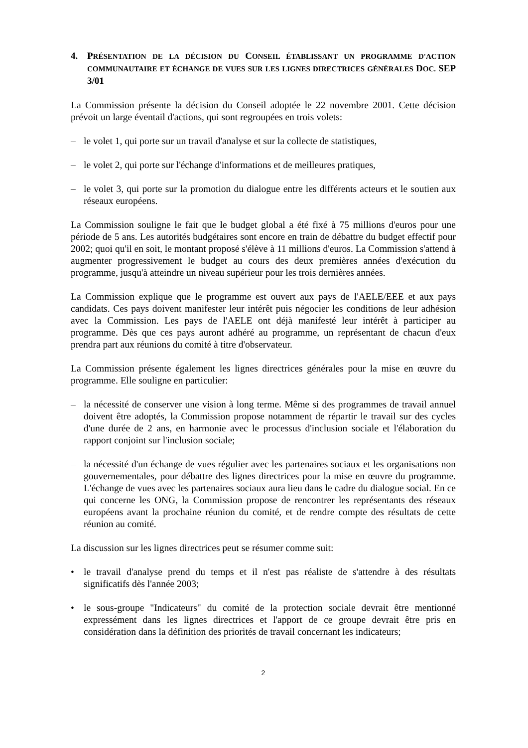4. PRÉSENTATION DE LA DÉCISION DU CONSEIL ÉTABLISSANT UN PROGRAMME D'ACTION COMMUNAUTAIRE ET ÉCHANGE DE VUES SUR LES LIGNES DIRECTRICES GÉNÉRALES DOC. SEP 3/01
La Commission présente la décision du Conseil adoptée le 22 novembre 2001. Cette décision prévoit un large éventail d'actions, qui sont regroupées en trois volets:
– le volet 1, qui porte sur un travail d'analyse et sur la collecte de statistiques,
– le volet 2, qui porte sur l'échange d'informations et de meilleures pratiques,
– le volet 3, qui porte sur la promotion du dialogue entre les différents acteurs et le soutien aux réseaux européens.
La Commission souligne le fait que le budget global a été fixé à 75 millions d'euros pour une période de 5 ans. Les autorités budgétaires sont encore en train de débattre du budget effectif pour 2002; quoi qu'il en soit, le montant proposé s'élève à 11 millions d'euros. La Commission s'attend à augmenter progressivement le budget au cours des deux premières années d'exécution du programme, jusqu'à atteindre un niveau supérieur pour les trois dernières années.
La Commission explique que le programme est ouvert aux pays de l'AELE/EEE et aux pays candidats. Ces pays doivent manifester leur intérêt puis négocier les conditions de leur adhésion avec la Commission. Les pays de l'AELE ont déjà manifesté leur intérêt à participer au programme. Dès que ces pays auront adhéré au programme, un représentant de chacun d'eux prendra part aux réunions du comité à titre d'observateur.
La Commission présente également les lignes directrices générales pour la mise en œuvre du programme. Elle souligne en particulier:
– la nécessité de conserver une vision à long terme. Même si des programmes de travail annuel doivent être adoptés, la Commission propose notamment de répartir le travail sur des cycles d'une durée de 2 ans, en harmonie avec le processus d'inclusion sociale et l'élaboration du rapport conjoint sur l'inclusion sociale;
– la nécessité d'un échange de vues régulier avec les partenaires sociaux et les organisations non gouvernementales, pour débattre des lignes directrices pour la mise en œuvre du programme. L'échange de vues avec les partenaires sociaux aura lieu dans le cadre du dialogue social. En ce qui concerne les ONG, la Commission propose de rencontrer les représentants des réseaux européens avant la prochaine réunion du comité, et de rendre compte des résultats de cette réunion au comité.
La discussion sur les lignes directrices peut se résumer comme suit:
• le travail d'analyse prend du temps et il n'est pas réaliste de s'attendre à des résultats significatifs dès l'année 2003;
• le sous-groupe "Indicateurs" du comité de la protection sociale devrait être mentionné expressément dans les lignes directrices et l'apport de ce groupe devrait être pris en considération dans la définition des priorités de travail concernant les indicateurs;
2